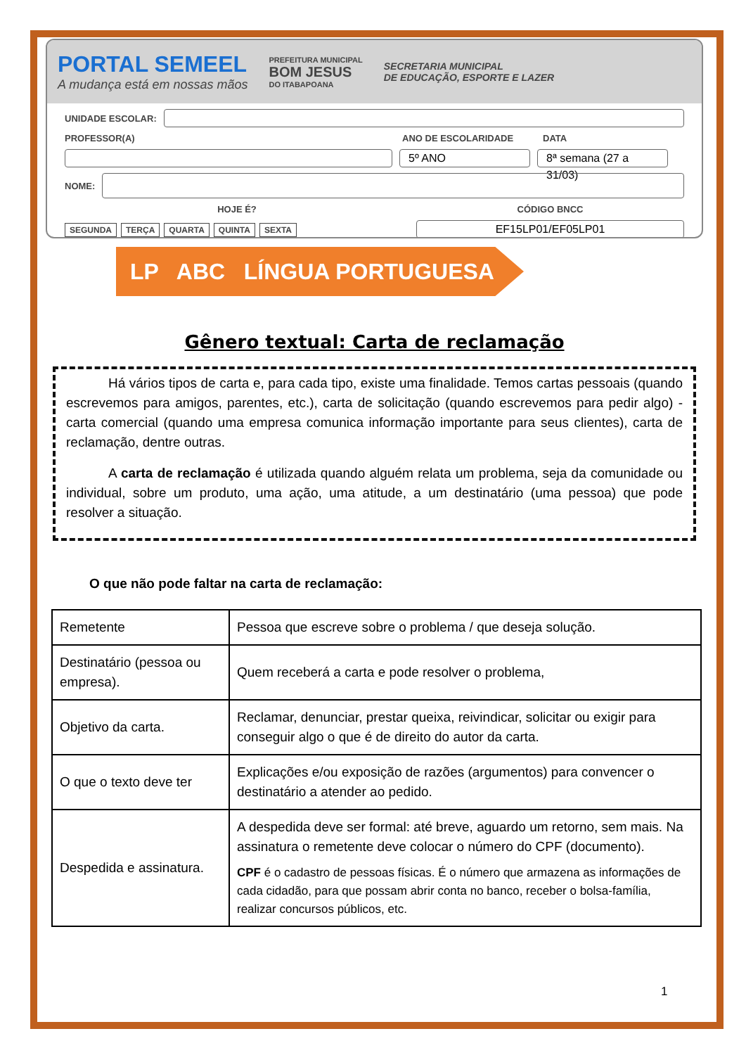PORTAL SEMEEL
A mudança está em nossas mãos
PREFEITURA MUNICIPAL
BOM JESUS
DO ITABAPOANA
SECRETARIA MUNICIPAL
DE EDUCAÇÃO, ESPORTE E LAZER
UNIDADE ESCOLAR:
PROFESSOR(A) ANO DE ESCOLARIDADE DATA
5º ANO
8ª semana (27 a 31/03)
NOME:
HOJE É? CÓDIGO BNCC
SEGUNDA TERÇA QUARTA QUINTA SEXTA
EF15LP01/EF05LP01
LP ABC LÍNGUA PORTUGUESA
Gênero textual: Carta de reclamação
Há vários tipos de carta e, para cada tipo, existe uma finalidade. Temos cartas pessoais (quando escrevemos para amigos, parentes, etc.), carta de solicitação (quando escrevemos para pedir algo) - carta comercial (quando uma empresa comunica informação importante para seus clientes), carta de reclamação, dentre outras.
A carta de reclamação é utilizada quando alguém relata um problema, seja da comunidade ou individual, sobre um produto, uma ação, uma atitude, a um destinatário (uma pessoa) que pode resolver a situação.
O que não pode faltar na carta de reclamação:
| Remetente | Pessoa que escreve sobre o problema / que deseja solução. |
| Destinatário (pessoa ou empresa). | Quem receberá a carta e pode resolver o problema, |
| Objetivo da carta. | Reclamar, denunciar, prestar queixa, reivindicar, solicitar ou exigir para conseguir algo o que é de direito do autor da carta. |
| O que o texto deve ter | Explicações e/ou exposição de razões (argumentos) para convencer o destinatário a atender ao pedido. |
| Despedida e assinatura. | A despedida deve ser formal: até breve, aguardo um retorno, sem mais. Na assinatura o remetente deve colocar o número do CPF (documento). CPF é o cadastro de pessoas físicas. É o número que armazena as informações de cada cidadão, para que possam abrir conta no banco, receber o bolsa-família, realizar concursos públicos, etc. |
1